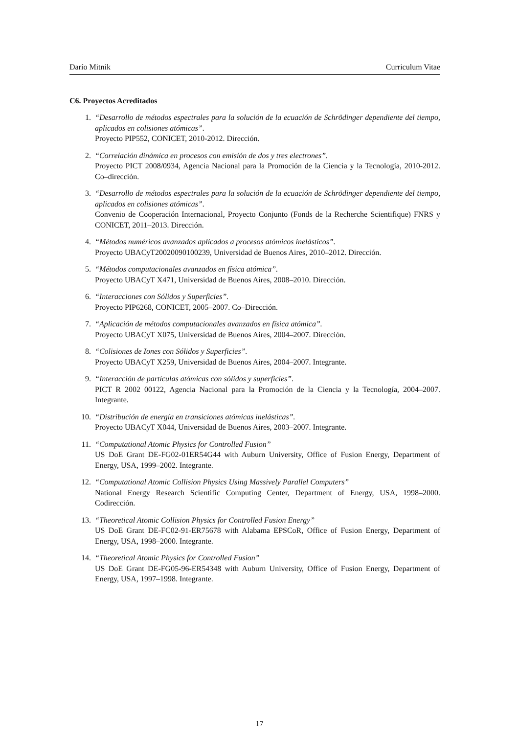Darío Mitnik Curriculum Vitae
C6. Proyectos Acreditados
1. “Desarrollo de métodos espectrales para la solución de la ecuación de Schrödinger dependiente del tiempo, aplicados en colisiones atómicas”.
Proyecto PIP552, CONICET, 2010-2012. Dirección.
2. “Correlación dinámica en procesos con emisión de dos y tres electrones”.
Proyecto PICT 2008/0934, Agencia Nacional para la Promoción de la Ciencia y la Tecnología, 2010-2012. Co–dirección.
3. “Desarrollo de métodos espectrales para la solución de la ecuación de Schrödinger dependiente del tiempo, aplicados en colisiones atómicas”.
Convenio de Cooperación Internacional, Proyecto Conjunto (Fonds de la Recherche Scientifique) FNRS y CONICET, 2011–2013. Dirección.
4. “Métodos numéricos avanzados aplicados a procesos atómicos inelásticos”.
Proyecto UBACyT20020090100239, Universidad de Buenos Aires, 2010–2012. Dirección.
5. “Métodos computacionales avanzados en física atómica”.
Proyecto UBACyT X471, Universidad de Buenos Aires, 2008–2010. Dirección.
6. “Interacciones con Sólidos y Superficies”.
Proyecto PIP6268, CONICET, 2005–2007. Co–Dirección.
7. “Aplicación de métodos computacionales avanzados en física atómica”.
Proyecto UBACyT X075, Universidad de Buenos Aires, 2004–2007. Dirección.
8. “Colisiones de Iones con Sólidos y Superficies”.
Proyecto UBACyT X259, Universidad de Buenos Aires, 2004–2007. Integrante.
9. “Interacción de partículas atómicas con sólidos y superficies”.
PICT R 2002 00122, Agencia Nacional para la Promoción de la Ciencia y la Tecnología, 2004–2007. Integrante.
10. “Distribución de energía en transiciones atómicas inelásticas”.
Proyecto UBACyT X044, Universidad de Buenos Aires, 2003–2007. Integrante.
11. “Computational Atomic Physics for Controlled Fusion”
US DoE Grant DE-FG02-01ER54G44 with Auburn University, Office of Fusion Energy, Department of Energy, USA, 1999–2002. Integrante.
12. “Computational Atomic Collision Physics Using Massively Parallel Computers”
National Energy Research Scientific Computing Center, Department of Energy, USA, 1998–2000. Codirección.
13. “Theoretical Atomic Collision Physics for Controlled Fusion Energy”
US DoE Grant DE-FC02-91-ER75678 with Alabama EPSCoR, Office of Fusion Energy, Department of Energy, USA, 1998–2000. Integrante.
14. “Theoretical Atomic Physics for Controlled Fusion”
US DoE Grant DE-FG05-96-ER54348 with Auburn University, Office of Fusion Energy, Department of Energy, USA, 1997–1998. Integrante.
17